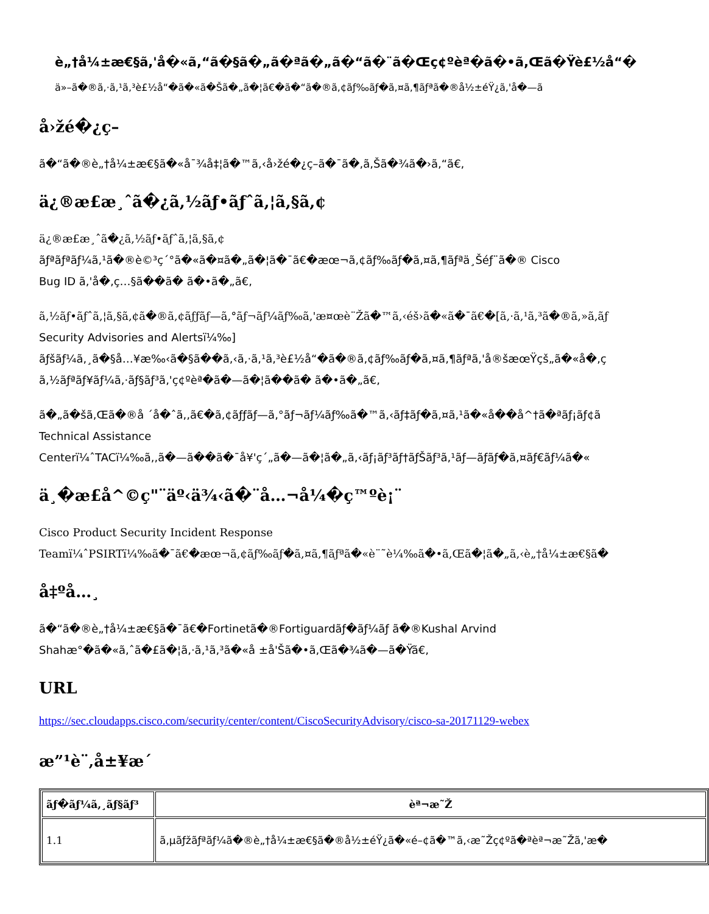è„†å¼±æ€§ã,'å�«ã,“ã�§ã�„ã�ªã�„ã�“ã�¨ã�Œç¢ºèª�ã�•ã,Œã�Ÿè£½å“�
ä»–ã�®ã,·ã,¹ã,³è£½å“�ã�«ã�Šã�„ã�¦ã€�ã�“ã�®ã,¢ãƒ‰ãƒ�ã,¤ã,¶ãƒªã�®å½±éŸ¿ã,'å�—ã
å›žé�¿ç­–
ã�“ã�®è„†å¼±æ€§ã�«å¯¾å‡¦ã�™ã,‹å›žé�¿ç­–ã�¯ã�,ã,Šã�¾ã�›ã,“ã€,
ä¿®æ£æ¸ˆã�¿ã,½ãƒ•ãƒˆã,¦ã,§ã,¢
ä¿®æ£æ¸ˆã�¿ã,½ãƒ•ãƒˆã,¦ã,§ã,¢
ãƒªãƒªãƒ¼ã,¹ã�®è©³ç´°ã�«ã�¤ã�„ã�¦ã�¯ã€�æœ¬ã,¢ãƒ‰ãƒ�ã,¤ã,¶ãƒªä¸Šéƒ¨ã�® Cisco
Bug ID ã,'å�‚ç…§ã��ã� ã�•ã�„ã€,
ã,½ãƒ•ãƒˆã,¦ã,§ã,¢ã�®ã,¢ãƒƒãƒ—ã,°ãƒ¬ãƒ¼ãƒ‰ã,'æ¤œè¨Žã�™ã,‹éš›ã�«ã�¯ã€�[ã,·ã,¹ã,³ã�®ã,»ã,ãƒ
Security Advisories and Alertsï¼‰]
ãƒšãƒ¼ã,¸ã�§å…¥æ‰‹ã�§ã��ã,‹ã,·ã,¹ã,³è£½å“�ã�®ã,¢ãƒ‰ãƒ�ã,¤ã,¶ãƒªã,'å®šæœŸçš„ã�«å�‚ç
ã,½ãƒªãƒ¥ãƒ¼ã,·ãƒ§ãƒ³ã,'ç¢ºèª�ã�—ã�¦ã��ã� ã�•ã�„ã€,
ã�„ã�šã,Œã�®å ´å�ˆã,‚ã€�ã,¢ãƒƒãƒ—ã,°ãƒ¬ãƒ¼ãƒ‰ã�™ã,‹ãƒ‡ãƒ�ã,¤ã,¹ã�«å��å^†ã�ªãƒ¡ãƒ¢ã
Technical Assistance
Centerï¼ˆTACï¼‰ã,,ã�—ã��ã�¯å¥'ç´„ã�—ã�¦ã�„ã,‹ãƒ¡ãƒ³ãƒ†ãƒŠãƒ³ã,¹ãƒ—ãƒãƒ�ã,¤ãƒ€ãƒ¼ã�«
ä¸�æ£å^©ç"¨äº‹ä¾‹ã�¨å…¬å¼�ç™ºè¡¨
Cisco Product Security Incident Response
Teamï¼ˆPSIRTï¼‰ã�¯ã€�æœ¬ã,¢ãƒ‰ãƒ�ã,¤ã,¶ãƒªã�«è¨˜è¼‰ã�•ã,Œã�¦ã�„ã,‹è„†å¼±æ€§ã�
å‡ºå…¸
ã�“ã�®è„†å¼±æ€§ã�¯ã€�Fortinetã�®Fortiguardãƒ�ãƒ¼ãƒ ã�®Kushal Arvind
Shahæ°�ã�«ã,ˆã�£ã�¦ã,·ã,¹ã,³ã�«å ±å'Šã�•ã,Œã�¾ã�—ã�Ÿã€,
URL
https://sec.cloudapps.cisco.com/security/center/content/CiscoSecurityAdvisory/cisco-sa-20171129-webex
æ”¹è¨‚å±¥æ­´
| ãƒ�ãƒ¼ã,¸ãƒ§ãƒ³ | èª¬æ˜Ž |
| --- | --- |
| 1.1 | ã,µãƒžãƒªãƒ¼ã�®è„†å¼±æ€§ã�®å½±éŸ¿ã�«é–¢ã�™ã,‹æ˜Žç¢ºã�ªèª¬æ˜Žã,'æ� |